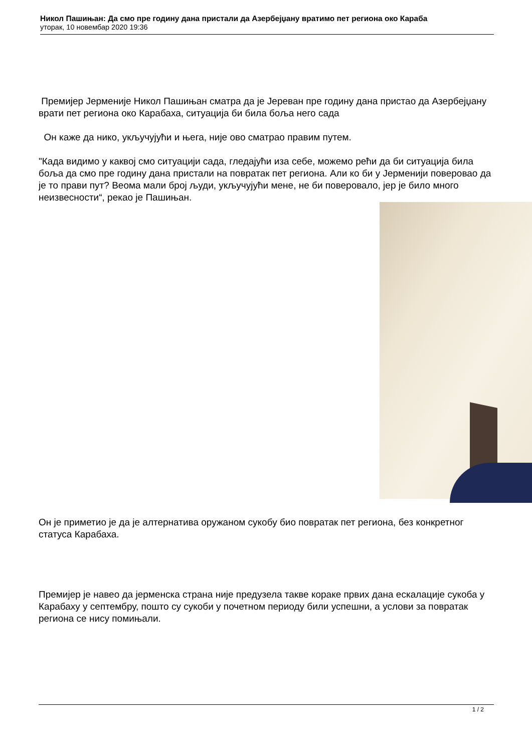Никол Пашињан: Да смо пре годину дана пристали да Азербејџану вратимо пет региона око Караба
уторак, 10 новембар 2020 19:36
Премијер Јерменије Никол Пашињан сматра да је Јереван пре годину дана пристао да Азербејџану врати пет региона око Карабаха, ситуација би била боља него сада
Он каже да нико, укључујући и њега, није ово сматрао правим путем.
"Када видимо у каквој смо ситуацији сада, гледајући иза себе, можемо рећи да би ситуација била боља да смо пре годину дана пристали на повратак пет региона. Али ко би у Јерменији поверовао да је то прави пут? Веома мали број људи, укључујући мене, не би поверовало, јер је било много неизвесности“, рекао је Пашињан.
Он је приметио је да је алтернатива оружаном сукобу био повратак пет региона, без конкретног статуса Карабаха.
Премијер је навео да јерменска страна није предузела такве кораке првих дана ескалације сукоба у Карабаху у септембру, пошто су сукоби у почетном периоду били успешни, а услови за повратак региона се нису помињали.
1 / 2